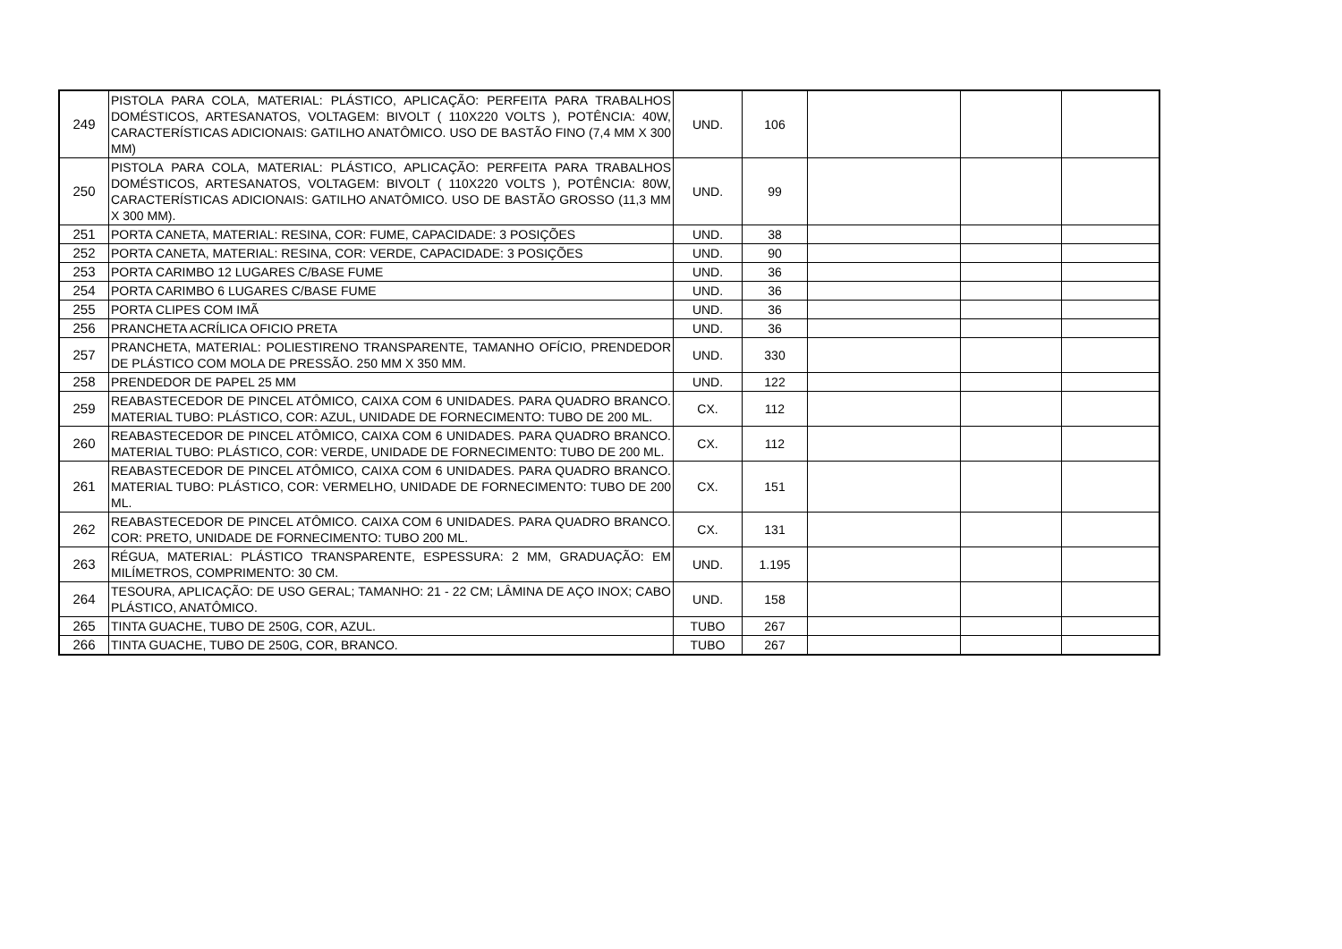| 249 | PISTOLA PARA COLA, MATERIAL: PLÁSTICO, APLICAÇÃO: PERFEITA PARA TRABALHOS DOMÉSTICOS, ARTESANATOS, VOLTAGEM: BIVOLT ( 110X220 VOLTS ), POTÊNCIA: 40W, CARACTERÍSTICAS ADICIONAIS: GATILHO ANATÔMICO. USO DE BASTÃO FINO (7,4 MM X 300 MM) | UND. | 106 | | | |
| 250 | PISTOLA PARA COLA, MATERIAL: PLÁSTICO, APLICAÇÃO: PERFEITA PARA TRABALHOS DOMÉSTICOS, ARTESANATOS, VOLTAGEM: BIVOLT ( 110X220 VOLTS ), POTÊNCIA: 80W, CARACTERÍSTICAS ADICIONAIS: GATILHO ANATÔMICO. USO DE BASTÃO GROSSO (11,3 MM X 300 MM). | UND. | 99 | | | |
| 251 | PORTA CANETA, MATERIAL: RESINA, COR: FUME, CAPACIDADE: 3 POSIÇÕES | UND. | 38 | | | |
| 252 | PORTA CANETA, MATERIAL: RESINA, COR: VERDE, CAPACIDADE: 3 POSIÇÕES | UND. | 90 | | | |
| 253 | PORTA CARIMBO 12 LUGARES C/BASE FUME | UND. | 36 | | | |
| 254 | PORTA CARIMBO 6 LUGARES C/BASE FUME | UND. | 36 | | | |
| 255 | PORTA CLIPES COM IMÃ | UND. | 36 | | | |
| 256 | PRANCHETA ACRÍLICA OFICIO PRETA | UND. | 36 | | | |
| 257 | PRANCHETA, MATERIAL: POLIESTIRENO TRANSPARENTE, TAMANHO OFÍCIO, PRENDEDOR DE PLÁSTICO COM MOLA DE PRESSÃO. 250 MM X 350 MM. | UND. | 330 | | | |
| 258 | PRENDEDOR DE PAPEL 25 MM | UND. | 122 | | | |
| 259 | REABASTECEDOR DE PINCEL ATÔMICO, CAIXA COM 6 UNIDADES. PARA QUADRO BRANCO. MATERIAL TUBO: PLÁSTICO, COR: AZUL, UNIDADE DE FORNECIMENTO: TUBO DE 200 ML. | CX. | 112 | | | |
| 260 | REABASTECEDOR DE PINCEL ATÔMICO, CAIXA COM 6 UNIDADES. PARA QUADRO BRANCO. MATERIAL TUBO: PLÁSTICO, COR: VERDE, UNIDADE DE FORNECIMENTO: TUBO DE 200 ML. | CX. | 112 | | | |
| 261 | REABASTECEDOR DE PINCEL ATÔMICO, CAIXA COM 6 UNIDADES. PARA QUADRO BRANCO. MATERIAL TUBO: PLÁSTICO, COR: VERMELHO, UNIDADE DE FORNECIMENTO: TUBO DE 200 ML. | CX. | 151 | | | |
| 262 | REABASTECEDOR DE PINCEL ATÔMICO. CAIXA COM 6 UNIDADES. PARA QUADRO BRANCO. COR: PRETO, UNIDADE DE FORNECIMENTO: TUBO 200 ML. | CX. | 131 | | | |
| 263 | RÉGUA, MATERIAL: PLÁSTICO TRANSPARENTE, ESPESSURA: 2 MM, GRADUAÇÃO: EM MILÍMETROS, COMPRIMENTO: 30 CM. | UND. | 1.195 | | | |
| 264 | TESOURA, APLICAÇÃO: DE USO GERAL; TAMANHO: 21 - 22 CM; LÂMINA DE AÇO INOX; CABO PLÁSTICO, ANATÔMICO. | UND. | 158 | | | |
| 265 | TINTA GUACHE, TUBO DE 250G, COR, AZUL. | TUBO | 267 | | | |
| 266 | TINTA GUACHE, TUBO DE 250G, COR, BRANCO. | TUBO | 267 | | | |